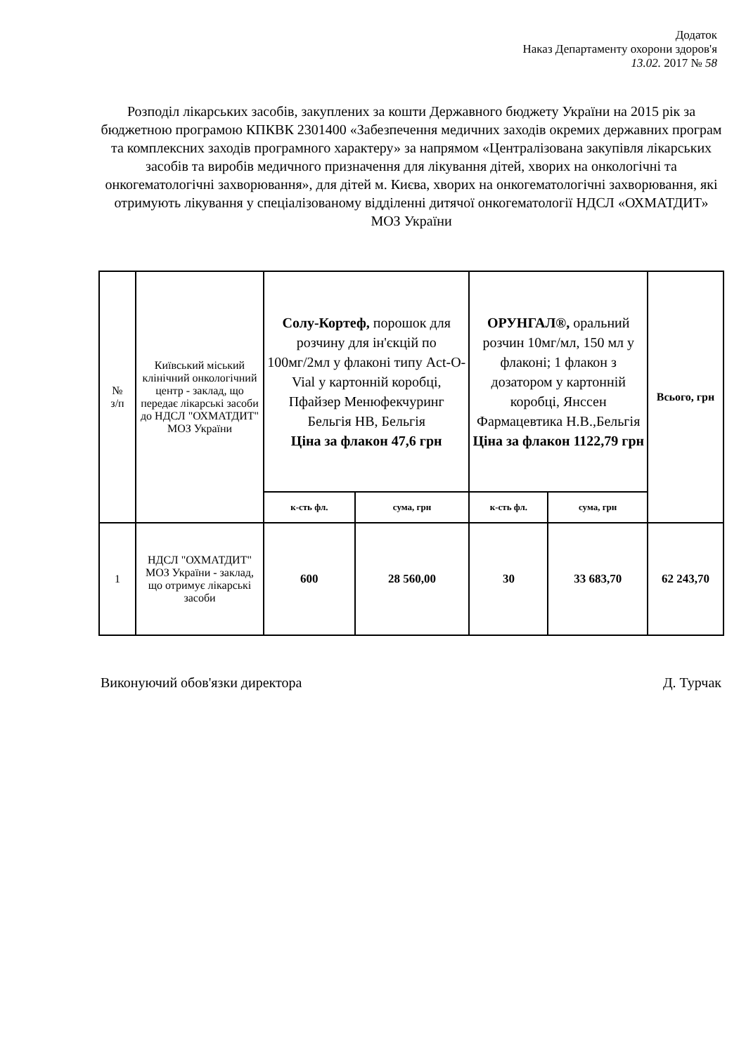Додаток
Наказ Департаменту охорони здоров'я
13.02. 2017 № 58
Розподіл лікарських засобів, закуплених за кошти Державного бюджету України на 2015 рік за бюджетною програмою КПКВК 2301400 «Забезпечення медичних заходів окремих державних програм та комплексних заходів програмного характеру» за напрямом «Централізована закупівля лікарських засобів та виробів медичного призначення для лікування дітей, хворих на онкологічні та онкогематологічні захворювання», для дітей м. Києва, хворих на онкогематологічні захворювання, які отримують лікування у спеціалізованому відділенні дитячої онкогематології НДСЛ «ОХМАТДИТ» МОЗ України
| № з/п | Київський міський клінічний онкологічний центр - заклад, що передає лікарські засоби до НДСЛ "ОХМАТДИТ" МОЗ України | Солу-Кортеф, порошок для розчину для ін'єкцій по 100мг/2мл у флаконі типу Act-O-Vial у картонній коробці, Пфайзер Менюфекчуринг Бельгія НВ, Бельгія Ціна за флакон 47,6 грн | | ОРУНГАЛ®, оральний розчин 10мг/мл, 150 мл у флаконі; 1 флакон з дозатором у картонній коробці, Янссен Фармацевтика Н.В.,Бельгія Ціна за флакон 1122,79 грн | | Всього, грн |
| --- | --- | --- | --- | --- | --- | --- |
| | | к-сть фл. | сума, грн | к-сть фл. | сума, грн | |
| 1 | НДСЛ "ОХМАТДИТ" МОЗ України - заклад, що отримує лікарські засоби | 600 | 28 560,00 | 30 | 33 683,70 | 62 243,70 |
Виконуючий обов'язки директора Д. Турчак